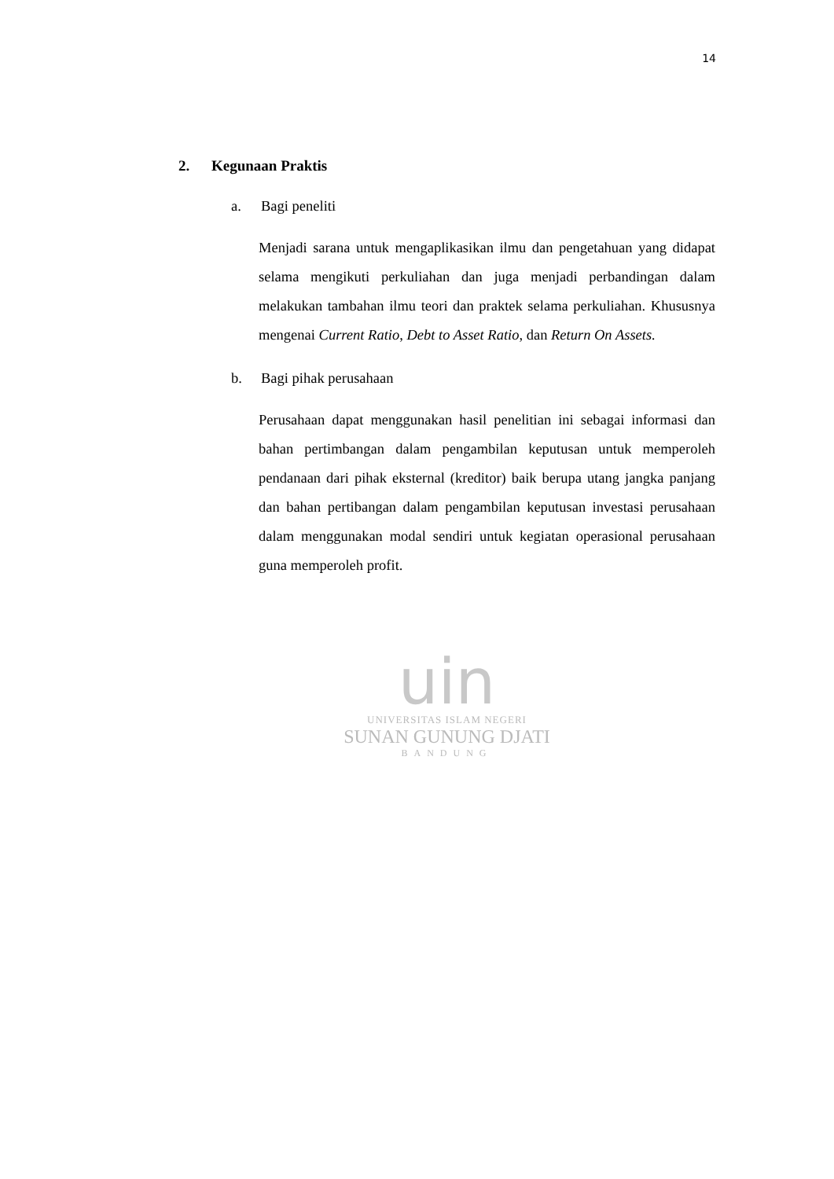14
2. Kegunaan Praktis
a. Bagi peneliti
Menjadi sarana untuk mengaplikasikan ilmu dan pengetahuan yang didapat selama mengikuti perkuliahan dan juga menjadi perbandingan dalam melakukan tambahan ilmu teori dan praktek selama perkuliahan. Khususnya mengenai Current Ratio, Debt to Asset Ratio, dan Return On Assets.
b. Bagi pihak perusahaan
Perusahaan dapat menggunakan hasil penelitian ini sebagai informasi dan bahan pertimbangan dalam pengambilan keputusan untuk memperoleh pendanaan dari pihak eksternal (kreditor) baik berupa utang jangka panjang dan bahan pertibangan dalam pengambilan keputusan investasi perusahaan dalam menggunakan modal sendiri untuk kegiatan operasional perusahaan guna memperoleh profit.
uin
UNIVERSITAS ISLAM NEGERI
SUNAN GUNUNG DJATI
BANDUNG